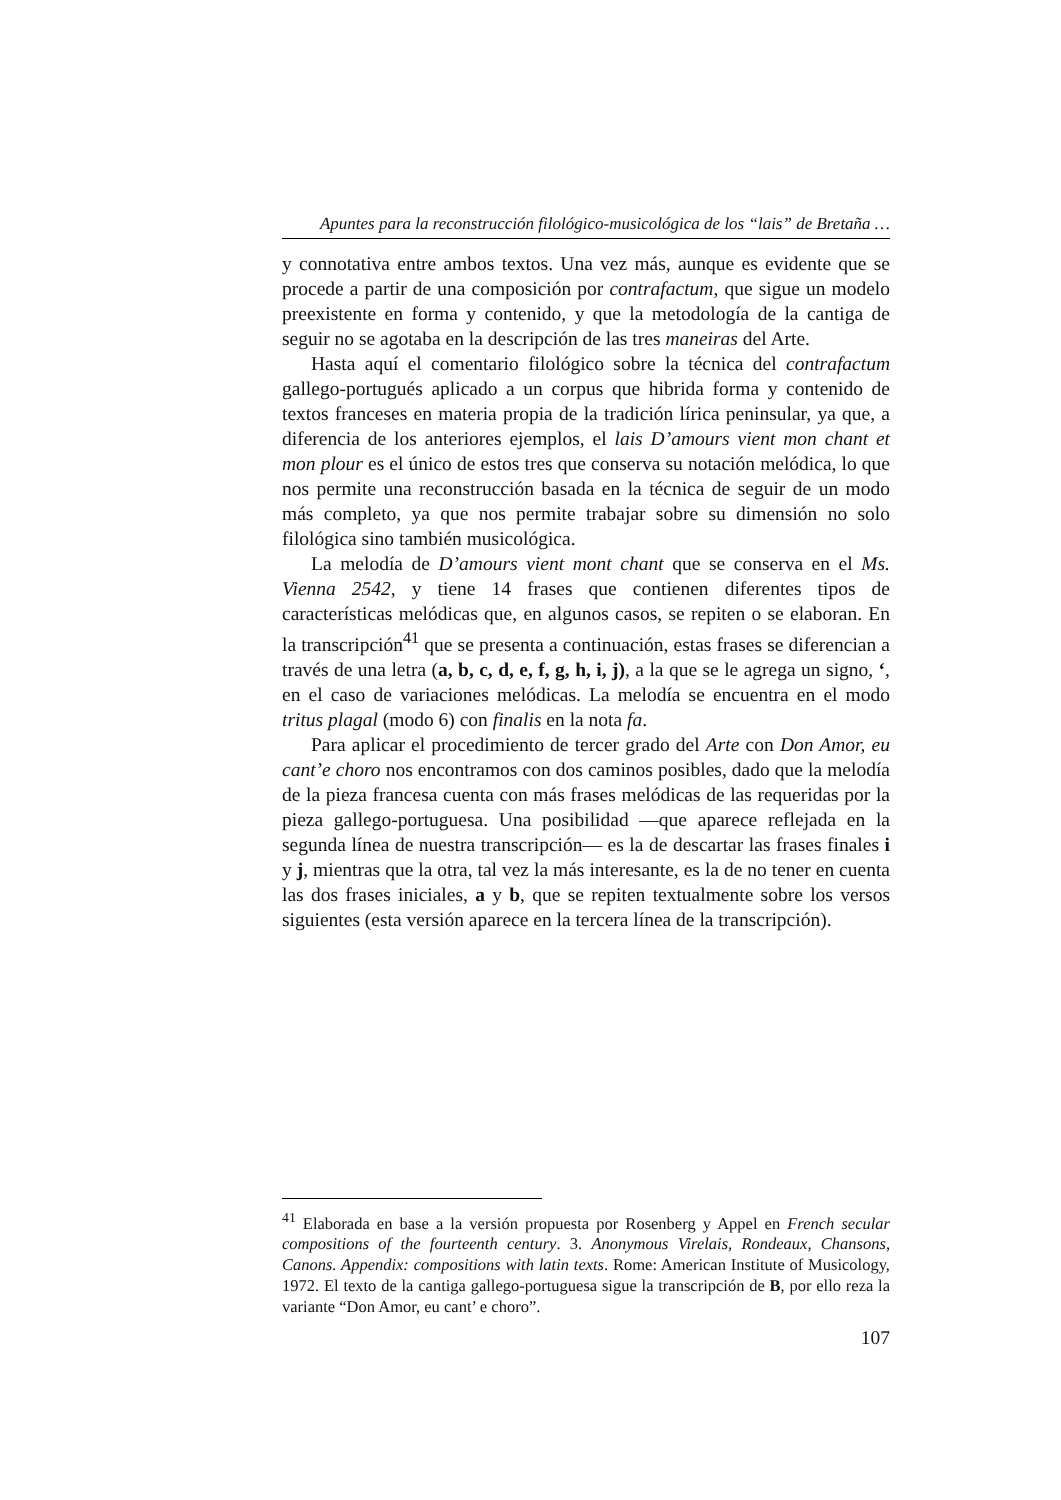Apuntes para la reconstrucción filológico-musicológica de los “lais” de Bretaña …
y connotativa entre ambos textos. Una vez más, aunque es evidente que se procede a partir de una composición por contrafactum, que sigue un modelo preexistente en forma y contenido, y que la metodología de la cantiga de seguir no se agotaba en la descripción de las tres maneiras del Arte.
Hasta aquí el comentario filológico sobre la técnica del contrafactum gallego-portugués aplicado a un corpus que hibrida forma y contenido de textos franceses en materia propia de la tradición lírica peninsular, ya que, a diferencia de los anteriores ejemplos, el lais D’amours vient mon chant et mon plour es el único de estos tres que conserva su notación melódica, lo que nos permite una reconstrucción basada en la técnica de seguir de un modo más completo, ya que nos permite trabajar sobre su dimensión no solo filológica sino también musicológica.
La melodía de D’amours vient mont chant que se conserva en el Ms. Vienna 2542, y tiene 14 frases que contienen diferentes tipos de características melódicas que, en algunos casos, se repiten o se elaboran. En la transcripción<sup>41</sup> que se presenta a continuación, estas frases se diferencian a través de una letra (a, b, c, d, e, f, g, h, i, j), a la que se le agrega un signo, ‘, en el caso de variaciones melódicas. La melodía se encuentra en el modo tritus plagal (modo 6) con finalis en la nota fa.
Para aplicar el procedimiento de tercer grado del Arte con Don Amor, eu cant’e choro nos encontramos con dos caminos posibles, dado que la melodía de la pieza francesa cuenta con más frases melódicas de las requeridas por la pieza gallego-portuguesa. Una posibilidad —que aparece reflejada en la segunda línea de nuestra transcripción— es la de descartar las frases finales i y j, mientras que la otra, tal vez la más interesante, es la de no tener en cuenta las dos frases iniciales, a y b, que se repiten textualmente sobre los versos siguientes (esta versión aparece en la tercera línea de la transcripción).
<sup>41</sup> Elaborada en base a la versión propuesta por Rosenberg y Appel en French secular compositions of the fourteenth century. 3. Anonymous Virelais, Rondeaux, Chansons, Canons. Appendix: compositions with latin texts. Rome: American Institute of Musicology, 1972. El texto de la cantiga gallego-portuguesa sigue la transcripción de B, por ello reza la variante “Don Amor, eu cant’ e choro”.
107